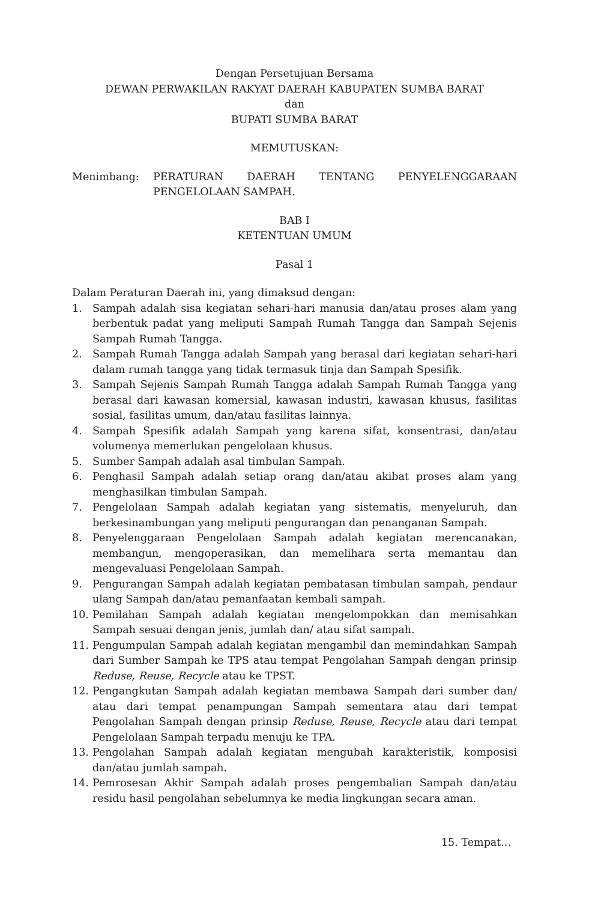Dengan Persetujuan Bersama
DEWAN PERWAKILAN RAKYAT DAERAH KABUPATEN SUMBA BARAT
dan
BUPATI SUMBA BARAT
MEMUTUSKAN:
Menimbang: PERATURAN DAERAH TENTANG PENYELENGGARAAN PENGELOLAAN SAMPAH.
BAB I
KETENTUAN UMUM
Pasal 1
Dalam Peraturan Daerah ini, yang dimaksud dengan:
1. Sampah adalah sisa kegiatan sehari-hari manusia dan/atau proses alam yang berbentuk padat yang meliputi Sampah Rumah Tangga dan Sampah Sejenis Sampah Rumah Tangga.
2. Sampah Rumah Tangga adalah Sampah yang berasal dari kegiatan sehari-hari dalam rumah tangga yang tidak termasuk tinja dan Sampah Spesifik.
3. Sampah Sejenis Sampah Rumah Tangga adalah Sampah Rumah Tangga yang berasal dari kawasan komersial, kawasan industri, kawasan khusus, fasilitas sosial, fasilitas umum, dan/atau fasilitas lainnya.
4. Sampah Spesifik adalah Sampah yang karena sifat, konsentrasi, dan/atau volumenya memerlukan pengelolaan khusus.
5. Sumber Sampah adalah asal timbulan Sampah.
6. Penghasil Sampah adalah setiap orang dan/atau akibat proses alam yang menghasilkan timbulan Sampah.
7. Pengelolaan Sampah adalah kegiatan yang sistematis, menyeluruh, dan berkesinambungan yang meliputi pengurangan dan penanganan Sampah.
8. Penyelenggaraan Pengelolaan Sampah adalah kegiatan merencanakan, membangun, mengoperasikan, dan memelihara serta memantau dan mengevaluasi Pengelolaan Sampah.
9. Pengurangan Sampah adalah kegiatan pembatasan timbulan sampah, pendaur ulang Sampah dan/atau pemanfaatan kembali sampah.
10. Pemilahan Sampah adalah kegiatan mengelompokkan dan memisahkan Sampah sesuai dengan jenis, jumlah dan/ atau sifat sampah.
11. Pengumpulan Sampah adalah kegiatan mengambil dan memindahkan Sampah dari Sumber Sampah ke TPS atau tempat Pengolahan Sampah dengan prinsip Reduse, Reuse, Recycle atau ke TPST.
12. Pengangkutan Sampah adalah kegiatan membawa Sampah dari sumber dan/ atau dari tempat penampungan Sampah sementara atau dari tempat Pengolahan Sampah dengan prinsip Reduse, Reuse, Recycle atau dari tempat Pengelolaan Sampah terpadu menuju ke TPA.
13. Pengolahan Sampah adalah kegiatan mengubah karakteristik, komposisi dan/atau jumlah sampah.
14. Pemrosesan Akhir Sampah adalah proses pengembalian Sampah dan/atau residu hasil pengolahan sebelumnya ke media lingkungan secara aman.
15. Tempat...